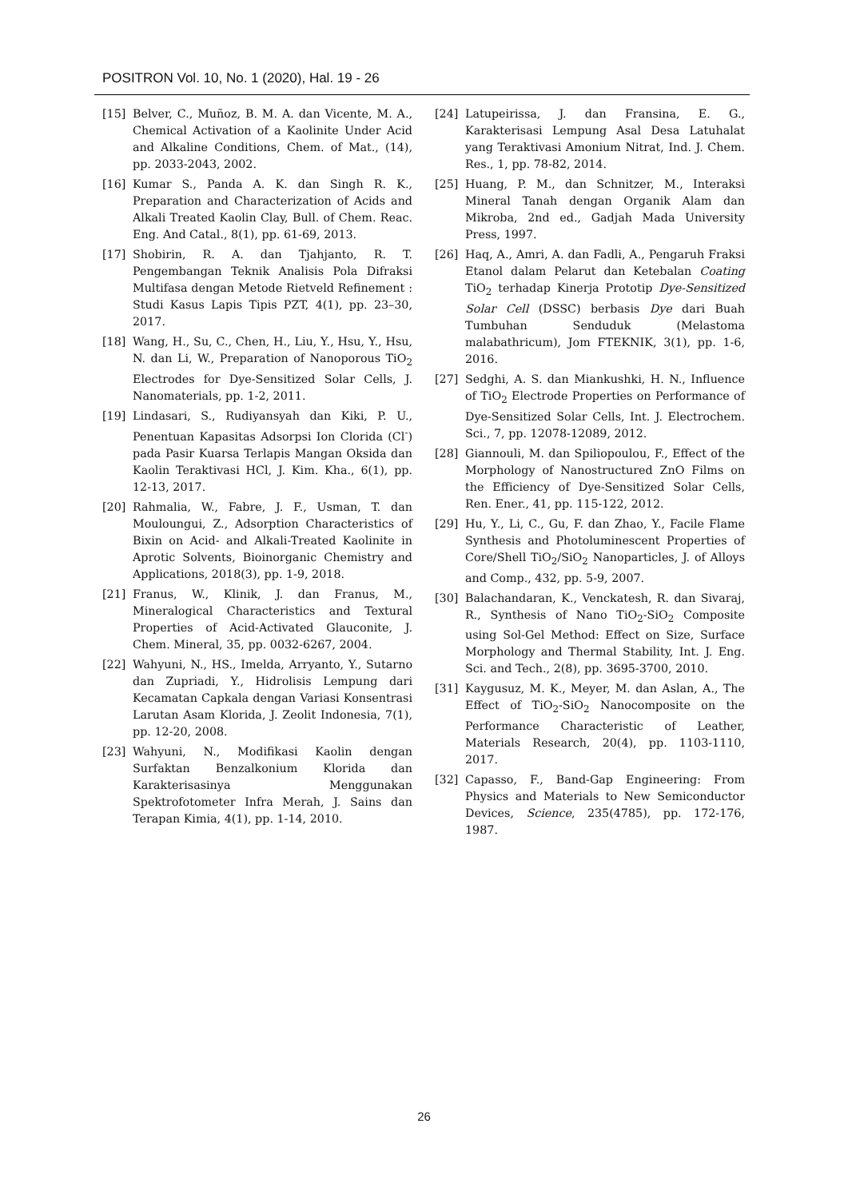POSITRON Vol. 10, No. 1 (2020), Hal. 19 - 26
[15] Belver, C., Muñoz, B. M. A. dan Vicente, M. A., Chemical Activation of a Kaolinite Under Acid and Alkaline Conditions, Chem. of Mat., (14), pp. 2033-2043, 2002.
[16] Kumar S., Panda A. K. dan Singh R. K., Preparation and Characterization of Acids and Alkali Treated Kaolin Clay, Bull. of Chem. Reac. Eng. And Catal., 8(1), pp. 61-69, 2013.
[17] Shobirin, R. A. dan Tjahjanto, R. T. Pengembangan Teknik Analisis Pola Difraksi Multifasa dengan Metode Rietveld Refinement : Studi Kasus Lapis Tipis PZT, 4(1), pp. 23–30, 2017.
[18] Wang, H., Su, C., Chen, H., Liu, Y., Hsu, Y., Hsu, N. dan Li, W., Preparation of Nanoporous TiO<sub>2</sub> Electrodes for Dye-Sensitized Solar Cells, J. Nanomaterials, pp. 1-2, 2011.
[19] Lindasari, S., Rudiyansyah dan Kiki, P. U., Penentuan Kapasitas Adsorpsi Ion Clorida (Cl<sup>-</sup>) pada Pasir Kuarsa Terlapis Mangan Oksida dan Kaolin Teraktivasi HCl, J. Kim. Kha., 6(1), pp. 12-13, 2017.
[20] Rahmalia, W., Fabre, J. F., Usman, T. dan Mouloungui, Z., Adsorption Characteristics of Bixin on Acid- and Alkali-Treated Kaolinite in Aprotic Solvents, Bioinorganic Chemistry and Applications, 2018(3), pp. 1-9, 2018.
[21] Franus, W., Klinik, J. dan Franus, M., Mineralogical Characteristics and Textural Properties of Acid-Activated Glauconite, J. Chem. Mineral, 35, pp. 0032-6267, 2004.
[22] Wahyuni, N., HS., Imelda, Arryanto, Y., Sutarno dan Zupriadi, Y., Hidrolisis Lempung dari Kecamatan Capkala dengan Variasi Konsentrasi Larutan Asam Klorida, J. Zeolit Indonesia, 7(1), pp. 12-20, 2008.
[23] Wahyuni, N., Modifikasi Kaolin dengan Surfaktan Benzalkonium Klorida dan Karakterisasinya Menggunakan Spektrofotometer Infra Merah, J. Sains dan Terapan Kimia, 4(1), pp. 1-14, 2010.
[24] Latupeirissa, J. dan Fransina, E. G., Karakterisasi Lempung Asal Desa Latuhalat yang Teraktivasi Amonium Nitrat, Ind. J. Chem. Res., 1, pp. 78-82, 2014.
[25] Huang, P. M., dan Schnitzer, M., Interaksi Mineral Tanah dengan Organik Alam dan Mikroba, 2nd ed., Gadjah Mada University Press, 1997.
[26] Haq, A., Amri, A. dan Fadli, A., Pengaruh Fraksi Etanol dalam Pelarut dan Ketebalan Coating TiO<sub>2</sub> terhadap Kinerja Prototip Dye-Sensitized Solar Cell (DSSC) berbasis Dye dari Buah Tumbuhan Senduduk (Melastoma malabathricum), Jom FTEKNIK, 3(1), pp. 1-6, 2016.
[27] Sedghi, A. S. dan Miankushki, H. N., Influence of TiO<sub>2</sub> Electrode Properties on Performance of Dye-Sensitized Solar Cells, Int. J. Electrochem. Sci., 7, pp. 12078-12089, 2012.
[28] Giannouli, M. dan Spiliopoulou, F., Effect of the Morphology of Nanostructured ZnO Films on the Efficiency of Dye-Sensitized Solar Cells, Ren. Ener., 41, pp. 115-122, 2012.
[29] Hu, Y., Li, C., Gu, F. dan Zhao, Y., Facile Flame Synthesis and Photoluminescent Properties of Core/Shell TiO<sub>2</sub>/SiO<sub>2</sub> Nanoparticles, J. of Alloys and Comp., 432, pp. 5-9, 2007.
[30] Balachandaran, K., Venckatesh, R. dan Sivaraj, R., Synthesis of Nano TiO<sub>2</sub>-SiO<sub>2</sub> Composite using Sol-Gel Method: Effect on Size, Surface Morphology and Thermal Stability, Int. J. Eng. Sci. and Tech., 2(8), pp. 3695-3700, 2010.
[31] Kaygusuz, M. K., Meyer, M. dan Aslan, A., The Effect of TiO<sub>2</sub>-SiO<sub>2</sub> Nanocomposite on the Performance Characteristic of Leather, Materials Research, 20(4), pp. 1103-1110, 2017.
[32] Capasso, F., Band-Gap Engineering: From Physics and Materials to New Semiconductor Devices, Science, 235(4785), pp. 172-176, 1987.
26